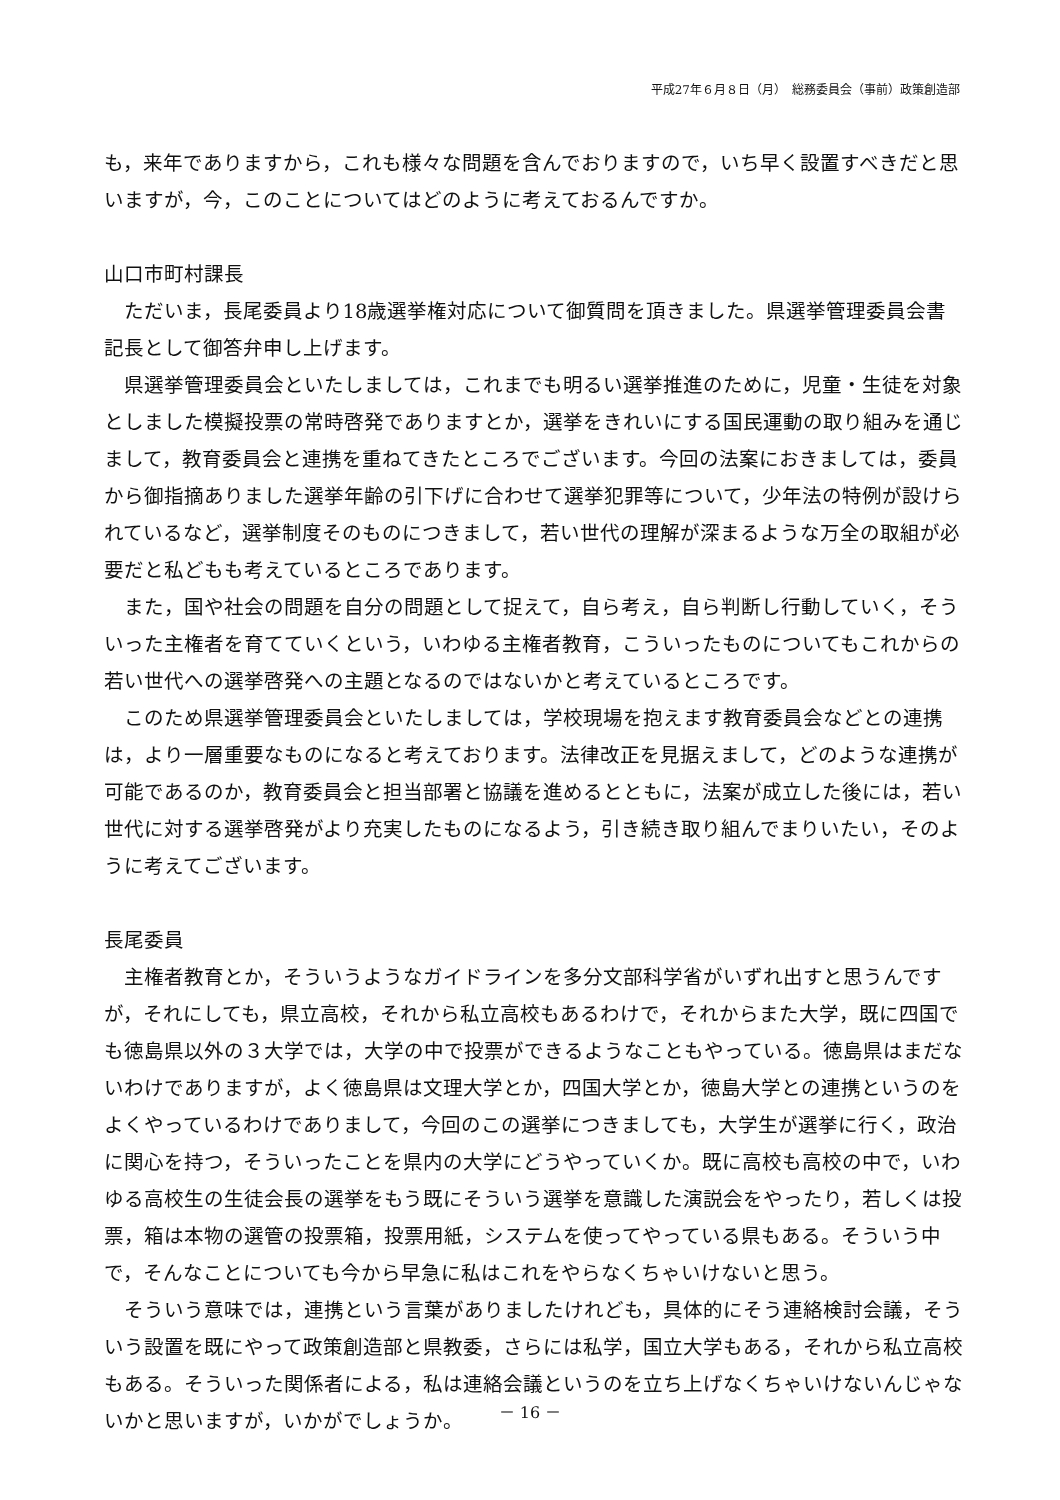平成27年６月８日（月）　総務委員会（事前）政策創造部
も，来年でありますから，これも様々な問題を含んでおりますので，いち早く設置すべきだと思いますが，今，このことについてはどのように考えておるんですか。
山口市町村課長
ただいま，長尾委員より18歳選挙権対応について御質問を頂きました。県選挙管理委員会書記長として御答弁申し上げます。
県選挙管理委員会といたしましては，これまでも明るい選挙推進のために，児童・生徒を対象としました模擬投票の常時啓発でありますとか，選挙をきれいにする国民運動の取り組みを通じまして，教育委員会と連携を重ねてきたところでございます。今回の法案におきましては，委員から御指摘ありました選挙年齢の引下げに合わせて選挙犯罪等について，少年法の特例が設けられているなど，選挙制度そのものにつきまして，若い世代の理解が深まるような万全の取組が必要だと私どもも考えているところであります。
また，国や社会の問題を自分の問題として捉えて，自ら考え，自ら判断し行動していく，そういった主権者を育てていくという，いわゆる主権者教育，こういったものについてもこれからの若い世代への選挙啓発への主題となるのではないかと考えているところです。
このため県選挙管理委員会といたしましては，学校現場を抱えます教育委員会などとの連携は，より一層重要なものになると考えております。法律改正を見据えまして，どのような連携が可能であるのか，教育委員会と担当部署と協議を進めるとともに，法案が成立した後には，若い世代に対する選挙啓発がより充実したものになるよう，引き続き取り組んでまりいたい，そのように考えてございます。
長尾委員
主権者教育とか，そういうようなガイドラインを多分文部科学省がいずれ出すと思うんですが，それにしても，県立高校，それから私立高校もあるわけで，それからまた大学，既に四国でも徳島県以外の３大学では，大学の中で投票ができるようなこともやっている。徳島県はまだないわけでありますが，よく徳島県は文理大学とか，四国大学とか，徳島大学との連携というのをよくやっているわけでありまして，今回のこの選挙につきましても，大学生が選挙に行く，政治に関心を持つ，そういったことを県内の大学にどうやっていくか。既に高校も高校の中で，いわゆる高校生の生徒会長の選挙をもう既にそういう選挙を意識した演説会をやったり，若しくは投票，箱は本物の選管の投票箱，投票用紙，システムを使ってやっている県もある。そういう中で，そんなことについても今から早急に私はこれをやらなくちゃいけないと思う。
そういう意味では，連携という言葉がありましたけれども，具体的にそう連絡検討会議，そういう設置を既にやって政策創造部と県教委，さらには私学，国立大学もある，それから私立高校もある。そういった関係者による，私は連絡会議というのを立ち上げなくちゃいけないんじゃないかと思いますが，いかがでしょうか。
－ 16 －